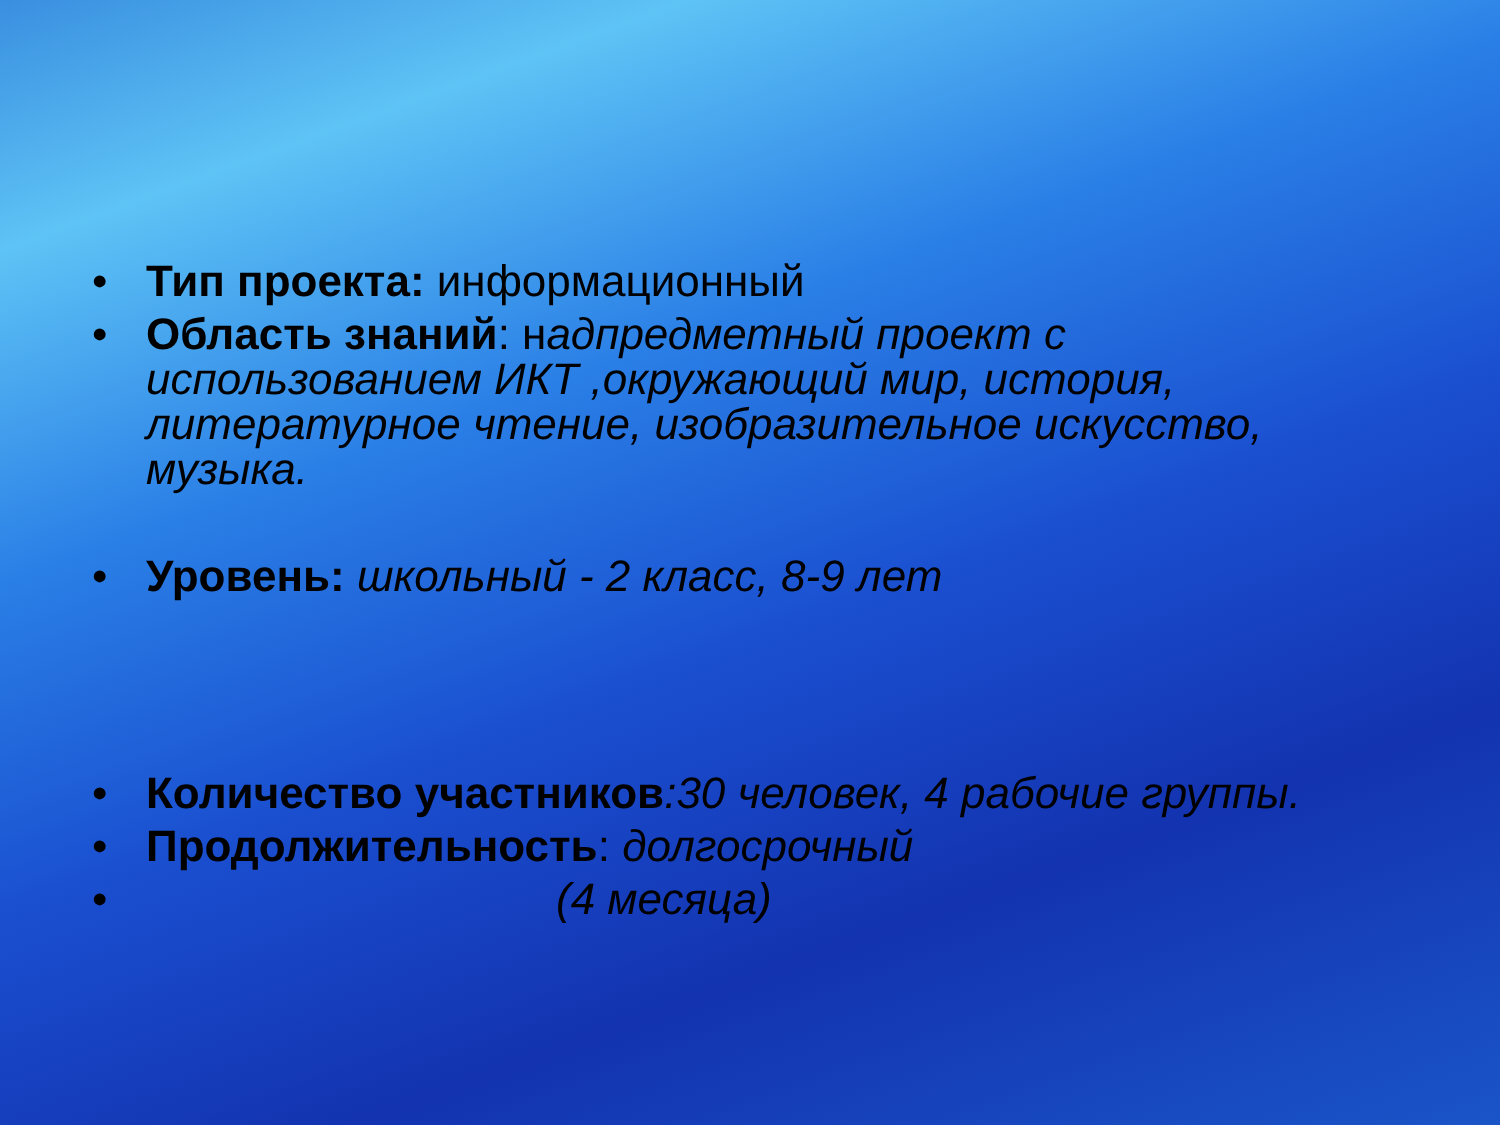• Тип проекта: информационный
• Область знаний: надпредметный проект с использованием ИКТ ,окружающий мир, история, литературное чтение, изобразительное искусство, музыка.
• Уровень: школьный - 2 класс, 8-9 лет
• Количество участников:30 человек, 4 рабочие группы.
• Продолжительность: долгосрочный
• (4 месяца)